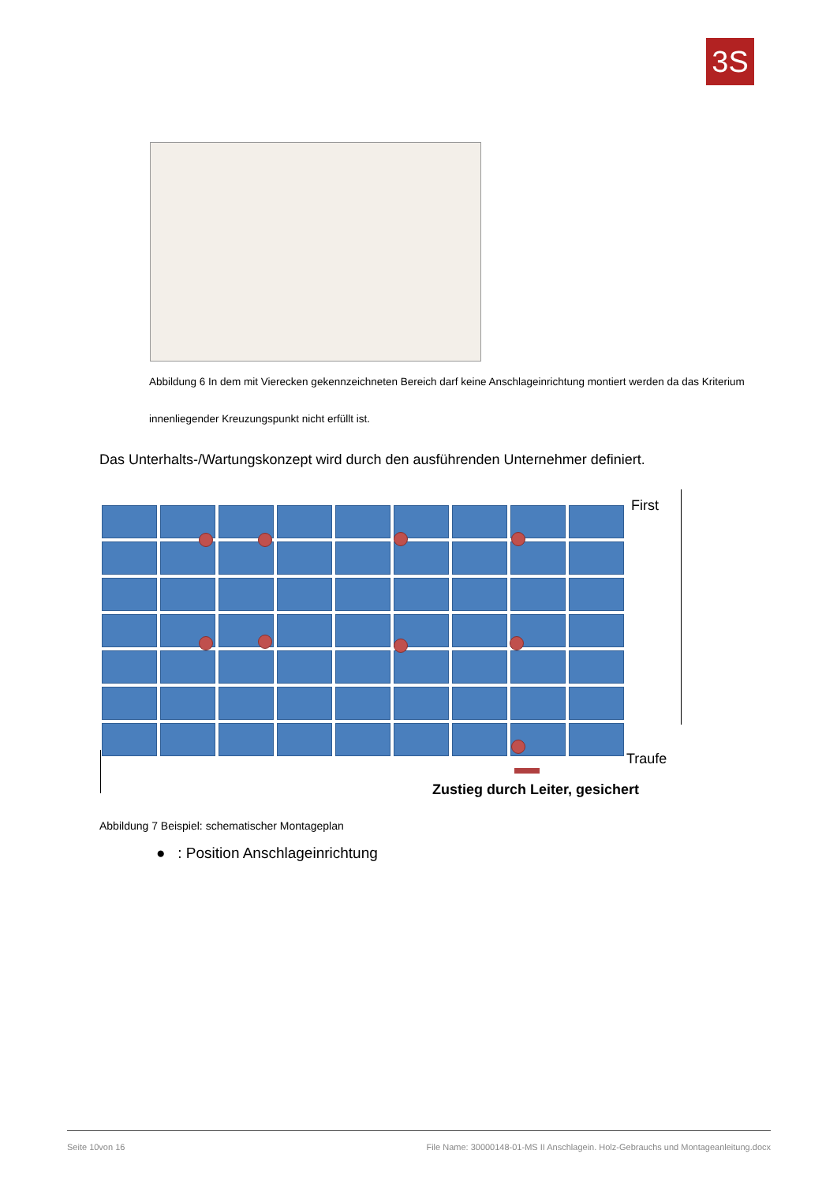3S
Abbildung 6 In dem mit Vierecken gekennzeichneten Bereich darf keine Anschlageinrichtung montiert werden da das Kriterium innenliegender Kreuzungspunkt nicht erfüllt ist.
Das Unterhalts-/Wartungskonzept wird durch den ausführenden Unternehmer definiert.
First
Traufe
Zustieg durch Leiter, gesichert
Abbildung 7 Beispiel: schematischer Montageplan
● : Position Anschlageinrichtung
Seite 10von 16 File Name: 30000148-01-MS II Anschlagein. Holz-Gebrauchs und Montageanleitung.docx